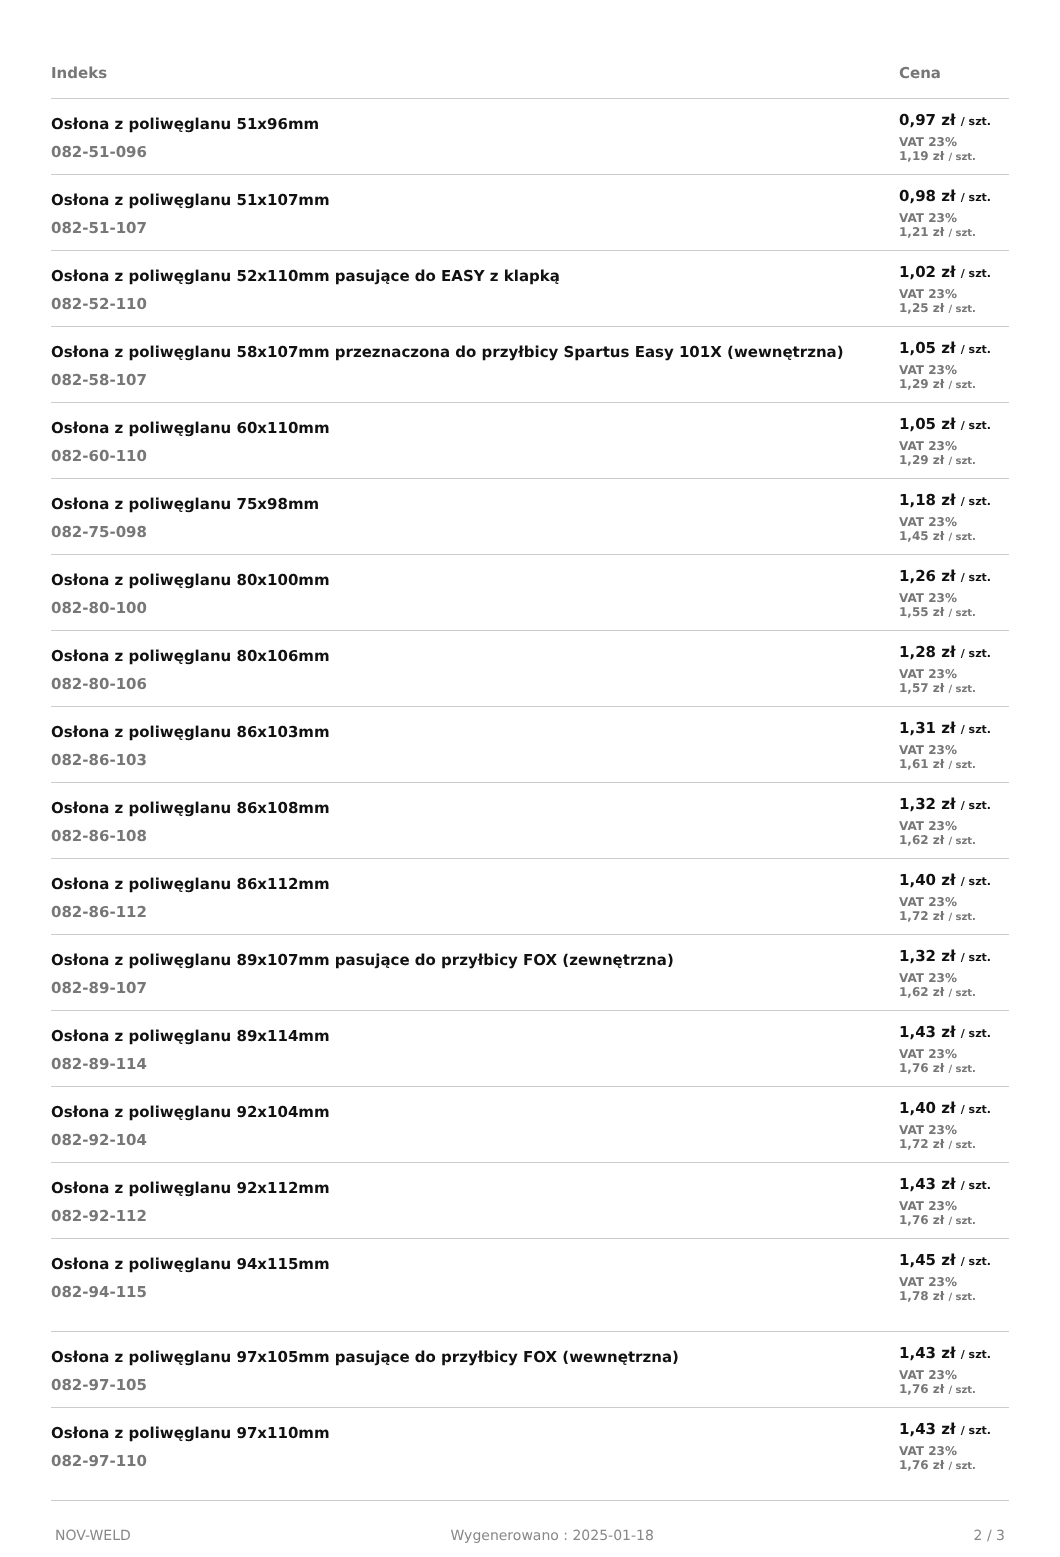| Indeks | Cena |
| --- | --- |
| Osłona z poliwęglanu 51x96mm 082-51-096 | 0,97 zł / szt. VAT 23% 1,19 zł / szt. |
| Osłona z poliwęglanu 51x107mm 082-51-107 | 0,98 zł / szt. VAT 23% 1,21 zł / szt. |
| Osłona z poliwęglanu 52x110mm pasujące do EASY z klapką 082-52-110 | 1,02 zł / szt. VAT 23% 1,25 zł / szt. |
| Osłona z poliwęglanu 58x107mm przeznaczona do przyłbicy Spartus Easy 101X (wewnętrzna) 082-58-107 | 1,05 zł / szt. VAT 23% 1,29 zł / szt. |
| Osłona z poliwęglanu 60x110mm 082-60-110 | 1,05 zł / szt. VAT 23% 1,29 zł / szt. |
| Osłona z poliwęglanu 75x98mm 082-75-098 | 1,18 zł / szt. VAT 23% 1,45 zł / szt. |
| Osłona z poliwęglanu 80x100mm 082-80-100 | 1,26 zł / szt. VAT 23% 1,55 zł / szt. |
| Osłona z poliwęglanu 80x106mm 082-80-106 | 1,28 zł / szt. VAT 23% 1,57 zł / szt. |
| Osłona z poliwęglanu 86x103mm 082-86-103 | 1,31 zł / szt. VAT 23% 1,61 zł / szt. |
| Osłona z poliwęglanu 86x108mm 082-86-108 | 1,32 zł / szt. VAT 23% 1,62 zł / szt. |
| Osłona z poliwęglanu 86x112mm 082-86-112 | 1,40 zł / szt. VAT 23% 1,72 zł / szt. |
| Osłona z poliwęglanu 89x107mm pasujące do przyłbicy FOX (zewnętrzna) 082-89-107 | 1,32 zł / szt. VAT 23% 1,62 zł / szt. |
| Osłona z poliwęglanu 89x114mm 082-89-114 | 1,43 zł / szt. VAT 23% 1,76 zł / szt. |
| Osłona z poliwęglanu 92x104mm 082-92-104 | 1,40 zł / szt. VAT 23% 1,72 zł / szt. |
| Osłona z poliwęglanu 92x112mm 082-92-112 | 1,43 zł / szt. VAT 23% 1,76 zł / szt. |
| Osłona z poliwęglanu 94x115mm 082-94-115 | 1,45 zł / szt. VAT 23% 1,78 zł / szt. |
| Osłona z poliwęglanu 97x105mm pasujące do przyłbicy FOX (wewnętrzna) 082-97-105 | 1,43 zł / szt. VAT 23% 1,76 zł / szt. |
| Osłona z poliwęglanu 97x110mm 082-97-110 | 1,43 zł / szt. VAT 23% 1,76 zł / szt. |
NOV-WELD Wygenerowano : 2025-01-18 2 / 3